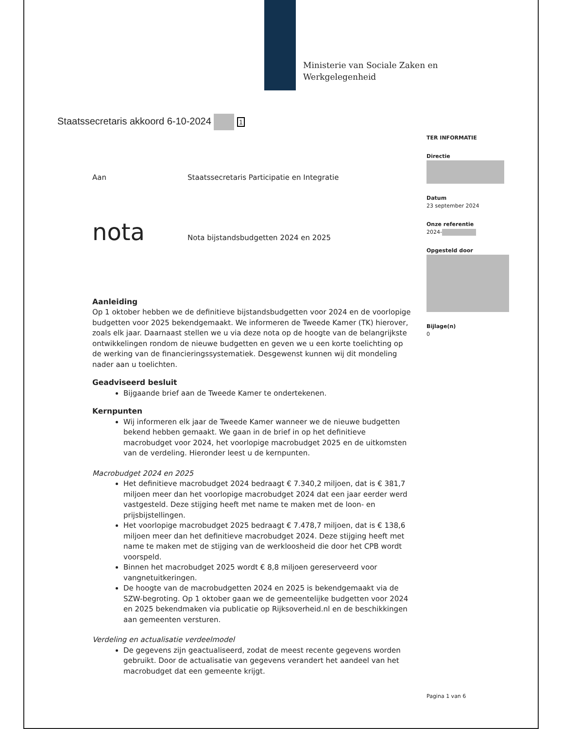Ministerie van Sociale Zaken en
Werkgelegenheid
Staatssecretaris akkoord 6-10-2024 1
TER INFORMATIE
Directie
Datum
23 september 2024
Onze referentie
2024-
Opgesteld door
Bijlage(n)
0
Aan
Staatssecretaris Participatie en Integratie
nota
Nota bijstandsbudgetten 2024 en 2025
Aanleiding
Op 1 oktober hebben we de definitieve bijstandsbudgetten voor 2024 en de voorlopige budgetten voor 2025 bekendgemaakt. We informeren de Tweede Kamer (TK) hierover, zoals elk jaar. Daarnaast stellen we u via deze nota op de hoogte van de belangrijkste ontwikkelingen rondom de nieuwe budgetten en geven we u een korte toelichting op de werking van de financieringssystematiek. Desgewenst kunnen wij dit mondeling nader aan u toelichten.
Geadviseerd besluit
Bijgaande brief aan de Tweede Kamer te ondertekenen.
Kernpunten
Wij informeren elk jaar de Tweede Kamer wanneer we de nieuwe budgetten bekend hebben gemaakt. We gaan in de brief in op het definitieve macrobudget voor 2024, het voorlopige macrobudget 2025 en de uitkomsten van de verdeling. Hieronder leest u de kernpunten.
Macrobudget 2024 en 2025
Het definitieve macrobudget 2024 bedraagt € 7.340,2 miljoen, dat is € 381,7 miljoen meer dan het voorlopige macrobudget 2024 dat een jaar eerder werd vastgesteld. Deze stijging heeft met name te maken met de loon- en prijsbijstellingen.
Het voorlopige macrobudget 2025 bedraagt € 7.478,7 miljoen, dat is € 138,6 miljoen meer dan het definitieve macrobudget 2024. Deze stijging heeft met name te maken met de stijging van de werkloosheid die door het CPB wordt voorspeld.
Binnen het macrobudget 2025 wordt € 8,8 miljoen gereserveerd voor vangnetuitkeringen.
De hoogte van de macrobudgetten 2024 en 2025 is bekendgemaakt via de SZW-begroting. Op 1 oktober gaan we de gemeentelijke budgetten voor 2024 en 2025 bekendmaken via publicatie op Rijksoverheid.nl en de beschikkingen aan gemeenten versturen.
Verdeling en actualisatie verdeelmodel
De gegevens zijn geactualiseerd, zodat de meest recente gegevens worden gebruikt. Door de actualisatie van gegevens verandert het aandeel van het macrobudget dat een gemeente krijgt.
Pagina 1 van 6